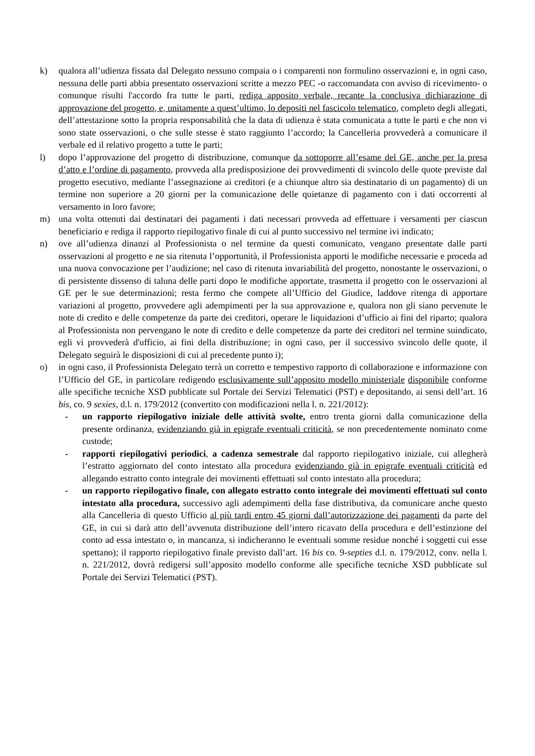k) qualora all’udienza fissata dal Delegato nessuno compaia o i comparenti non formulino osservazioni e, in ogni caso, nessuna delle parti abbia presentato osservazioni scritte a mezzo PEC -o raccomandata con avviso di ricevimento- o comunque risulti l'accordo fra tutte le parti, rediga apposito verbale, recante la conclusiva dichiarazione di approvazione del progetto, e, unitamente a quest’ultimo, lo depositi nel fascicolo telematico, completo degli allegati, dell’attestazione sotto la propria responsabilità che la data di udienza è stata comunicata a tutte le parti e che non vi sono state osservazioni, o che sulle stesse è stato raggiunto l’accordo; la Cancelleria provvederà a comunicare il verbale ed il relativo progetto a tutte le parti;
l) dopo l’approvazione del progetto di distribuzione, comunque da sottoporre all’esame del GE, anche per la presa d’atto e l’ordine di pagamento, provveda alla predisposizione dei provvedimenti di svincolo delle quote previste dal progetto esecutivo, mediante l’assegnazione ai creditori (e a chiunque altro sia destinatario di un pagamento) di un termine non superiore a 20 giorni per la comunicazione delle quietanze di pagamento con i dati occorrenti al versamento in loro favore;
m) una volta ottenuti dai destinatari dei pagamenti i dati necessari provveda ad effettuare i versamenti per ciascun beneficiario e rediga il rapporto riepilogativo finale di cui al punto successivo nel termine ivi indicato;
n) ove all’udienza dinanzi al Professionista o nel termine da questi comunicato, vengano presentate dalle parti osservazioni al progetto e ne sia ritenuta l’opportunità, il Professionista apporti le modifiche necessarie e proceda ad una nuova convocazione per l’audizione; nel caso di ritenuta invariabilità del progetto, nonostante le osservazioni, o di persistente dissenso di taluna delle parti dopo le modifiche apportate, trasmetta il progetto con le osservazioni al GE per le sue determinazioni; resta fermo che compete all’Ufficio del Giudice, laddove ritenga di apportare variazioni al progetto, provvedere agli adempimenti per la sua approvazione e, qualora non gli siano pervenute le note di credito e delle competenze da parte dei creditori, operare le liquidazioni d’ufficio ai fini del riparto; qualora al Professionista non pervengano le note di credito e delle competenze da parte dei creditori nel termine suindicato, egli vi provvederà d'ufficio, ai fini della distribuzione; in ogni caso, per il successivo svincolo delle quote, il Delegato seguirà le disposizioni di cui al precedente punto i);
o) in ogni caso, il Professionista Delegato terrà un corretto e tempestivo rapporto di collaborazione e informazione con l’Ufficio del GE, in particolare redigendo esclusivamente sull’apposito modello ministeriale disponibile conforme alle specifiche tecniche XSD pubblicate sul Portale dei Servizi Telematici (PST) e depositando, ai sensi dell’art. 16 bis, co. 9 sexies, d.l. n. 179/2012 (convertito con modificazioni nella l. n. 221/2012):
- un rapporto riepilogativo iniziale delle attività svolte, entro trenta giorni dalla comunicazione della presente ordinanza, evidenziando già in epigrafe eventuali criticità, se non precedentemente nominato come custode;
- rapporti riepilogativi periodici, a cadenza semestrale dal rapporto riepilogativo iniziale, cui allegherà l’estratto aggiornato del conto intestato alla procedura evidenziando già in epigrafe eventuali criticità ed allegando estratto conto integrale dei movimenti effettuati sul conto intestato alla procedura;
- un rapporto riepilogativo finale, con allegato estratto conto integrale dei movimenti effettuati sul conto intestato alla procedura, successivo agli adempimenti della fase distributiva, da comunicare anche questo alla Cancelleria di questo Ufficio al più tardi entro 45 giorni dall’autorizzazione dei pagamenti da parte del GE, in cui si darà atto dell’avvenuta distribuzione dell’intero ricavato della procedura e dell’estinzione del conto ad essa intestato o, in mancanza, si indicheranno le eventuali somme residue nonché i soggetti cui esse spettano); il rapporto riepilogativo finale previsto dall’art. 16 bis co. 9-septies d.l. n. 179/2012, conv. nella l. n. 221/2012, dovrà redigersi sull’apposito modello conforme alle specifiche tecniche XSD pubblicate sul Portale dei Servizi Telematici (PST).